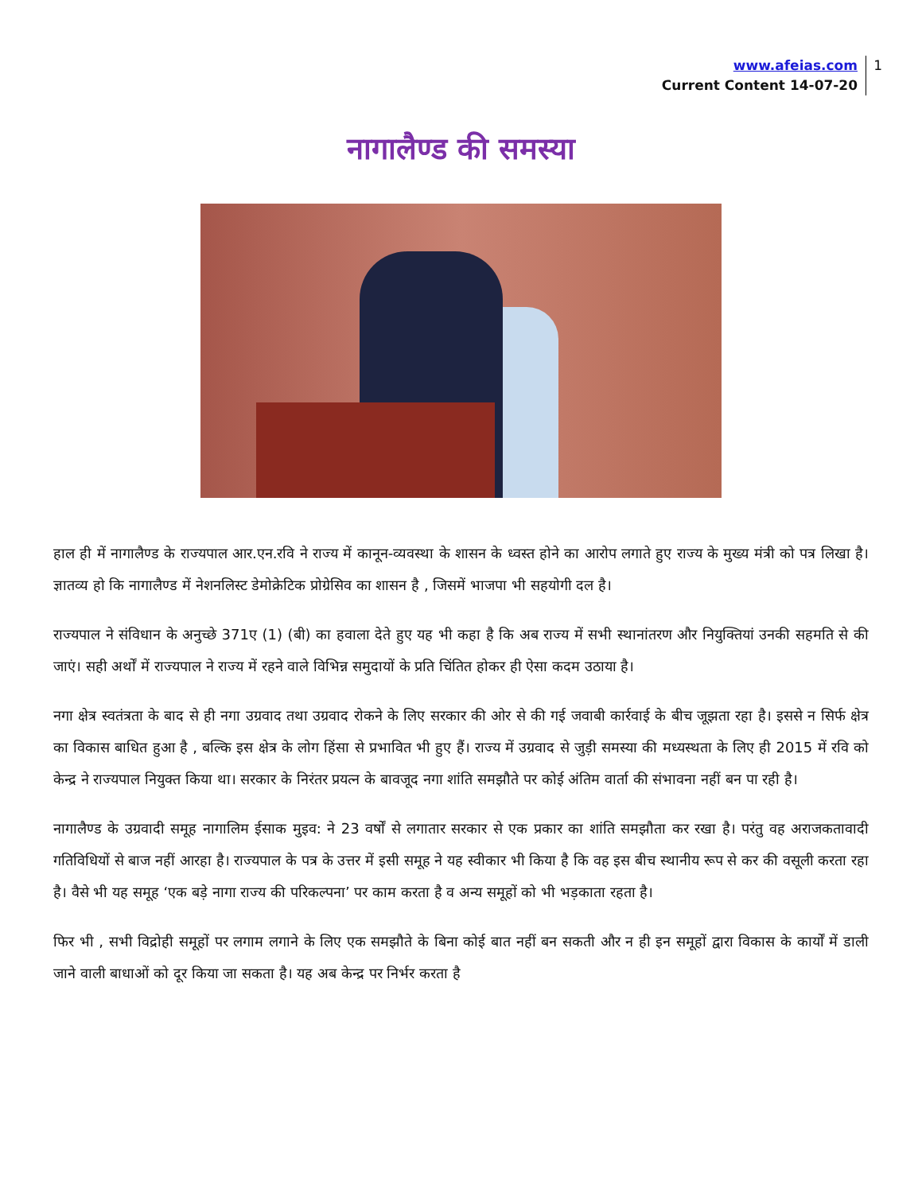www.afeias.com
Current Content 14-07-20
1
नागालैण्ड की समस्या
हाल ही में नागालैण्ड के राज्यपाल आर.एन.रवि ने राज्य में कानून-व्यवस्था के शासन के ध्वस्त होने का आरोप लगाते हुए राज्य के मुख्य मंत्री को पत्र लिखा है। ज्ञातव्य हो कि नागालैण्ड में नेशनलिस्ट डेमोक्रेटिक प्रोग्रेसिव का शासन है , जिसमें भाजपा भी सहयोगी दल है।
राज्यपाल ने संविधान के अनुच्छे 371ए (1) (बी) का हवाला देते हुए यह भी कहा है कि अब राज्य में सभी स्थानांतरण और नियुक्तियां उनकी सहमति से की जाएं। सही अर्थों में राज्यपाल ने राज्य में रहने वाले विभिन्न समुदायों के प्रति चिंतित होकर ही ऐसा कदम उठाया है।
नगा क्षेत्र स्वतंत्रता के बाद से ही नगा उग्रवाद तथा उग्रवाद रोकने के लिए सरकार की ओर से की गई जवाबी कार्रवाई के बीच जूझता रहा है। इससे न सिर्फ क्षेत्र का विकास बाधित हुआ है , बल्कि इस क्षेत्र के लोग हिंसा से प्रभावित भी हुए हैं। राज्य में उग्रवाद से जुड़ी समस्या की मध्यस्थता के लिए ही 2015 में रवि को केन्द्र ने राज्यपाल नियुक्त किया था। सरकार के निरंतर प्रयत्न के बावजूद नगा शांति समझौते पर कोई अंतिम वार्ता की संभावना नहीं बन पा रही है।
नागालैण्ड के उग्रवादी समूह नागालिम ईसाक मुइव: ने 23 वर्षों से लगातार सरकार से एक प्रकार का शांति समझौता कर रखा है। परंतु वह अराजकतावादी गतिविधियों से बाज नहीं आरहा है। राज्यपाल के पत्र के उत्तर में इसी समूह ने यह स्वीकार भी किया है कि वह इस बीच स्थानीय रूप से कर की वसूली करता रहा है। वैसे भी यह समूह ‘एक बड़े नागा राज्य की परिकल्पना’ पर काम करता है व अन्य समूहों को भी भड़काता रहता है।
फिर भी , सभी विद्रोही समूहों पर लगाम लगाने के लिए एक समझौते के बिना कोई बात नहीं बन सकती और न ही इन समूहों द्वारा विकास के कार्यों में डाली जाने वाली बाधाओं को दूर किया जा सकता है। यह अब केन्द्र पर निर्भर करता है